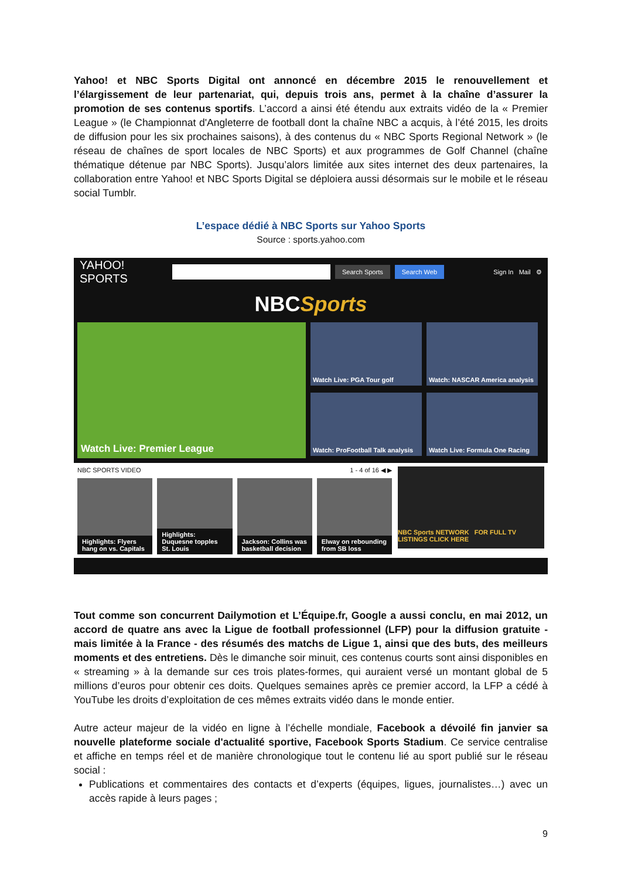Yahoo! et NBC Sports Digital ont annoncé en décembre 2015 le renouvellement et l’élargissement de leur partenariat, qui, depuis trois ans, permet à la chaîne d’assurer la promotion de ses contenus sportifs. L’accord a ainsi été étendu aux extraits vidéo de la « Premier League » (le Championnat d'Angleterre de football dont la chaîne NBC a acquis, à l’été 2015, les droits de diffusion pour les six prochaines saisons), à des contenus du « NBC Sports Regional Network » (le réseau de chaînes de sport locales de NBC Sports) et aux programmes de Golf Channel (chaîne thématique détenue par NBC Sports). Jusqu’alors limitée aux sites internet des deux partenaires, la collaboration entre Yahoo! et NBC Sports Digital se déploiera aussi désormais sur le mobile et le réseau social Tumblr.
L’espace dédié à NBC Sports sur Yahoo Sports
Source : sports.yahoo.com
YAHOO! SPORTS
Search Sports Search Web
Sign In Mail ⚙
NBCSports
Watch Live: Premier League
Watch Live: PGA Tour golf
Watch: NASCAR America analysis
Watch: ProFootball Talk analysis
Watch Live: Formula One Racing
NBC SPORTS VIDEO 1 - 4 of 16 ◀ ▶
Highlights: Flyers hang on vs. Capitals
Highlights: Duquesne topples St. Louis
Jackson: Collins was basketball decision
Elway on rebounding from SB loss
NBC Sports NETWORK FOR FULL TV LISTINGS CLICK HERE
Tout comme son concurrent Dailymotion et L’Équipe.fr, Google a aussi conclu, en mai 2012, un accord de quatre ans avec la Ligue de football professionnel (LFP) pour la diffusion gratuite - mais limitée à la France - des résumés des matchs de Ligue 1, ainsi que des buts, des meilleurs moments et des entretiens. Dès le dimanche soir minuit, ces contenus courts sont ainsi disponibles en « streaming » à la demande sur ces trois plates-formes, qui auraient versé un montant global de 5 millions d’euros pour obtenir ces doits. Quelques semaines après ce premier accord, la LFP a cédé à YouTube les droits d’exploitation de ces mêmes extraits vidéo dans le monde entier.
Autre acteur majeur de la vidéo en ligne à l’échelle mondiale, Facebook a dévoilé fin janvier sa nouvelle plateforme sociale d'actualité sportive, Facebook Sports Stadium. Ce service centralise et affiche en temps réel et de manière chronologique tout le contenu lié au sport publié sur le réseau social :
Publications et commentaires des contacts et d’experts (équipes, ligues, journalistes…) avec un accès rapide à leurs pages ;
9